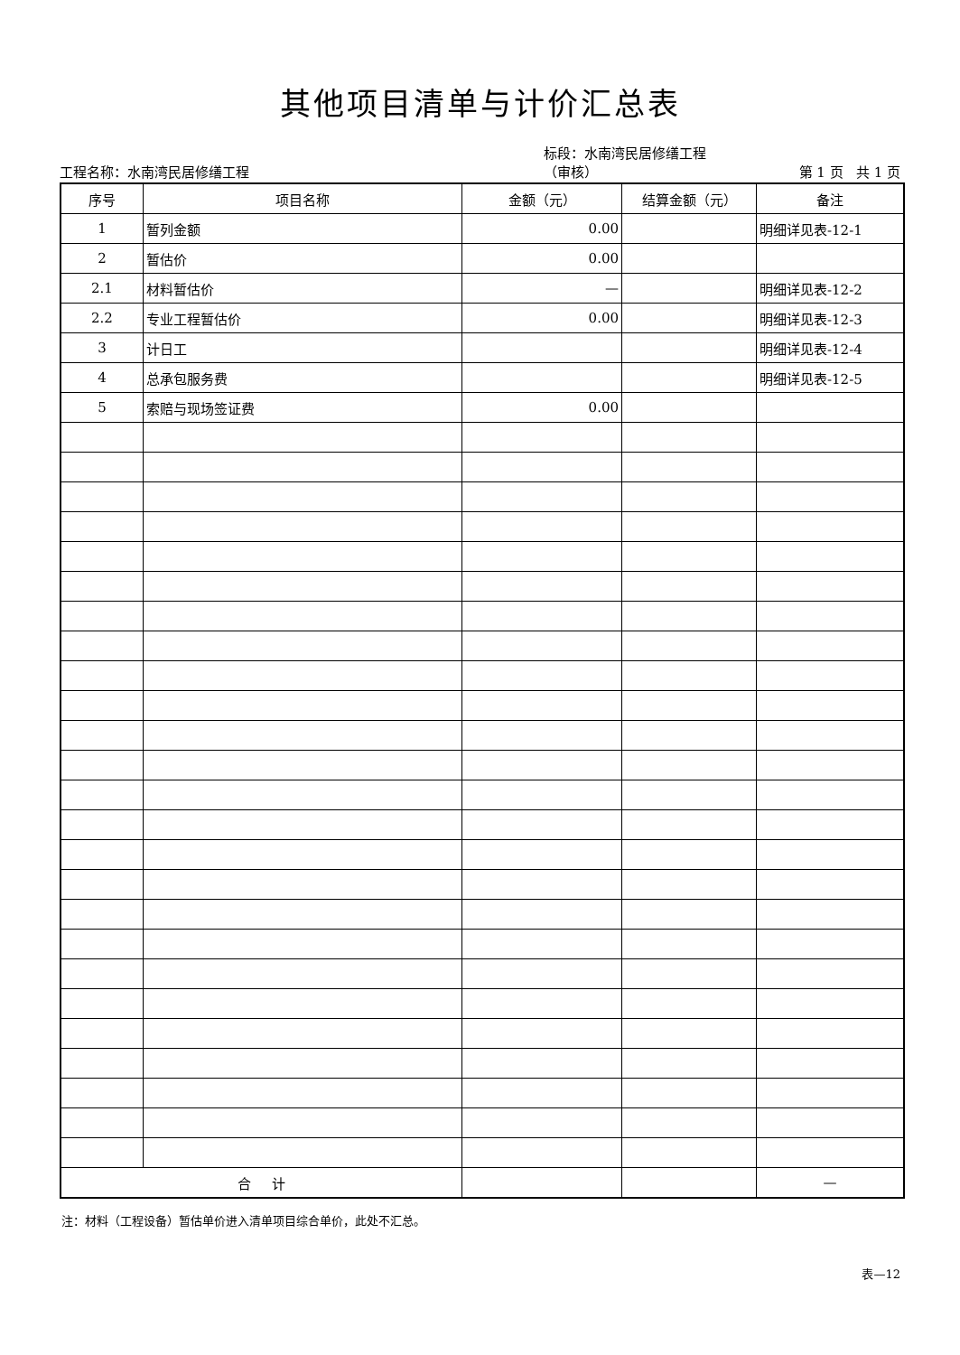其他项目清单与计价汇总表
工程名称：水南湾民居修缮工程
标段：水南湾民居修缮工程（审核）
第 1 页 共 1 页
| 序号 | 项目名称 | 金额（元） | 结算金额（元） | 备注 |
| --- | --- | --- | --- | --- |
| 1 | 暂列金额 | 0.00 | | 明细详见表-12-1 |
| 2 | 暂估价 | 0.00 | | |
| 2.1 | 材料暂估价 | — | | 明细详见表-12-2 |
| 2.2 | 专业工程暂估价 | 0.00 | | 明细详见表-12-3 |
| 3 | 计日工 | | | 明细详见表-12-4 |
| 4 | 总承包服务费 | | | 明细详见表-12-5 |
| 5 | 索赔与现场签证费 | 0.00 | | |
| 合 计 | | | | — |
注：材料（工程设备）暂估单价进入清单项目综合单价，此处不汇总。
表—12